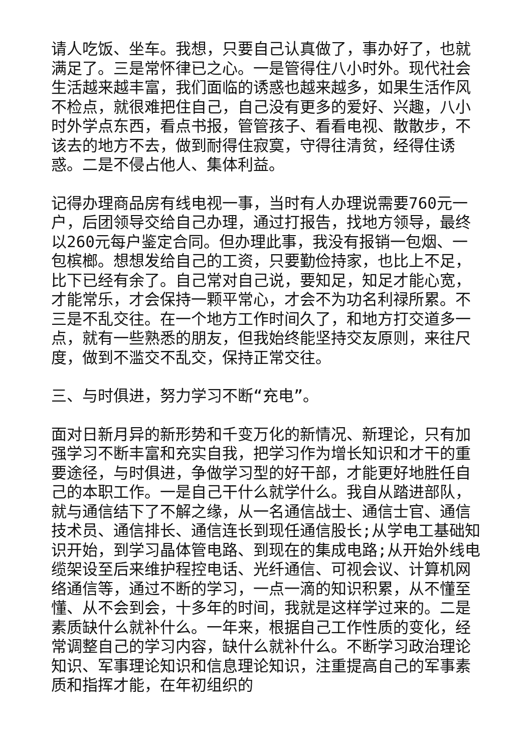请人吃饭、坐车。我想，只要自己认真做了，事办好了，也就满足了。三是常怀律已之心。一是管得住八小时外。现代社会生活越来越丰富，我们面临的诱惑也越来越多，如果生活作风不检点，就很难把住自己，自己没有更多的爱好、兴趣，八小时外学点东西，看点书报，管管孩子、看看电视、散散步，不该去的地方不去，做到耐得住寂寞，守得往清贫，经得住诱惑。二是不侵占他人、集体利益。
记得办理商品房有线电视一事，当时有人办理说需要760元一户，后团领导交给自己办理，通过打报告，找地方领导，最终以260元每户鉴定合同。但办理此事，我没有报销一包烟、一包槟榔。想想发给自己的工资，只要勤俭持家，也比上不足，比下已经有余了。自己常对自己说，要知足，知足才能心宽，才能常乐，才会保持一颗平常心，才会不为功名利禄所累。不三是不乱交往。在一个地方工作时间久了，和地方打交道多一点，就有一些熟悉的朋友，但我始终能坚持交友原则，来往尺度，做到不滥交不乱交，保持正常交往。
三、与时俱进，努力学习不断“充电”。
面对日新月异的新形势和千变万化的新情况、新理论，只有加强学习不断丰富和充实自我，把学习作为增长知识和才干的重要途径，与时俱进，争做学习型的好干部，才能更好地胜任自己的本职工作。一是自己干什么就学什么。我自从踏进部队，就与通信结下了不解之缘，从一名通信战士、通信士官、通信技术员、通信排长、通信连长到现任通信股长;从学电工基础知识开始，到学习晶体管电路、到现在的集成电路;从开始外线电缆架设至后来维护程控电话、光纤通信、可视会议、计算机网络通信等，通过不断的学习，一点一滴的知识积累，从不懂至懂、从不会到会，十多年的时间，我就是这样学过来的。二是素质缺什么就补什么。一年来，根据自己工作性质的变化，经常调整自己的学习内容，缺什么就补什么。不断学习政治理论知识、军事理论知识和信息理论知识，注重提高自己的军事素质和指挥才能，在年初组织的